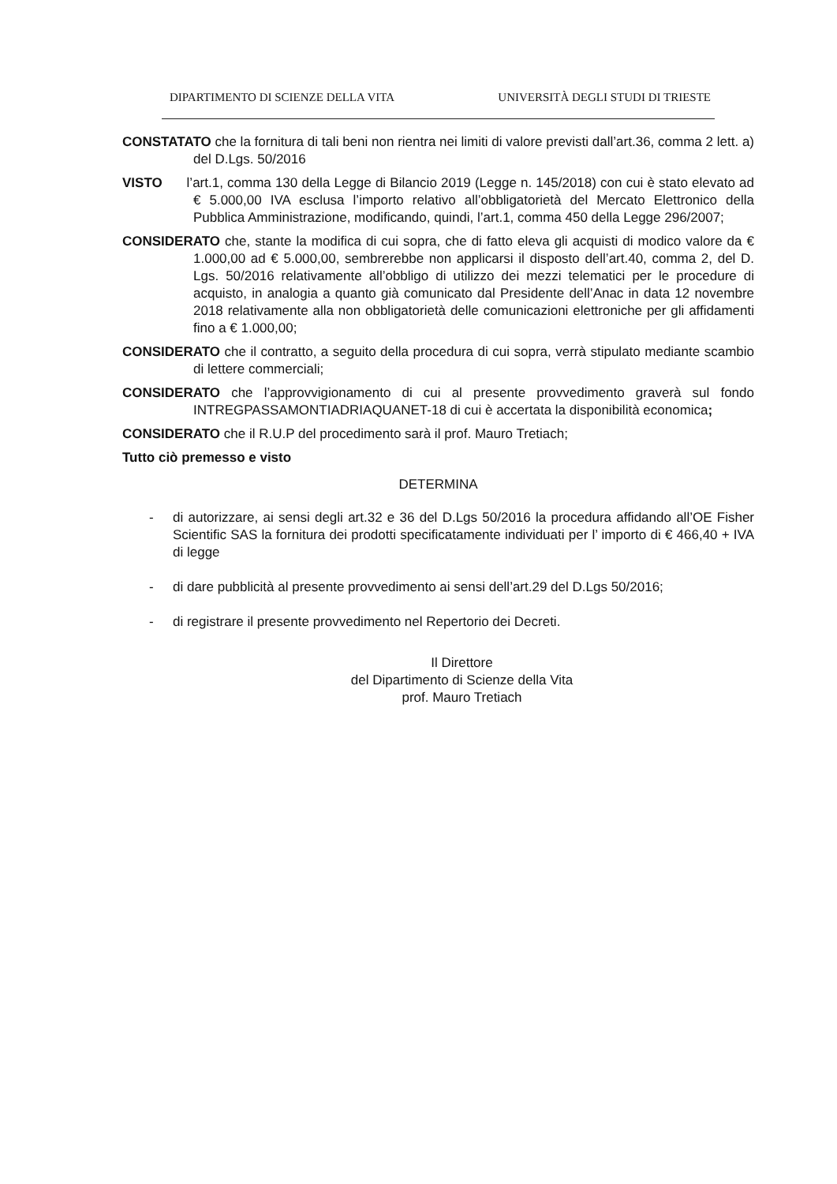DIPARTIMENTO DI SCIENZE DELLA VITA UNIVERSITÀ DEGLI STUDI DI TRIESTE
CONSTATATO che la fornitura di tali beni non rientra nei limiti di valore previsti dall’art.36, comma 2 lett. a) del D.Lgs. 50/2016
VISTO l’art.1, comma 130 della Legge di Bilancio 2019 (Legge n. 145/2018) con cui è stato elevato ad € 5.000,00 IVA esclusa l’importo relativo all’obbligatorietà del Mercato Elettronico della Pubblica Amministrazione, modificando, quindi, l’art.1, comma 450 della Legge 296/2007;
CONSIDERATO che, stante la modifica di cui sopra, che di fatto eleva gli acquisti di modico valore da € 1.000,00 ad € 5.000,00, sembrerebbe non applicarsi il disposto dell’art.40, comma 2, del D. Lgs. 50/2016 relativamente all’obbligo di utilizzo dei mezzi telematici per le procedure di acquisto, in analogia a quanto già comunicato dal Presidente dell’Anac in data 12 novembre 2018 relativamente alla non obbligatorietà delle comunicazioni elettroniche per gli affidamenti fino a € 1.000,00;
CONSIDERATO che il contratto, a seguito della procedura di cui sopra, verrà stipulato mediante scambio di lettere commerciali;
CONSIDERATO che l’approvvigionamento di cui al presente provvedimento graverà sul fondo INTREGPASSAMONTIADRIAQUANET-18 di cui è accertata la disponibilità economica;
CONSIDERATO che il R.U.P del procedimento sarà il prof. Mauro Tretiach;
Tutto ciò premesso e visto
DETERMINA
- di autorizzare, ai sensi degli art.32 e 36 del D.Lgs 50/2016 la procedura affidando all’OE Fisher Scientific SAS la fornitura dei prodotti specificatamente individuati per l’ importo di € 466,40 + IVA di legge
- di dare pubblicità al presente provvedimento ai sensi dell’art.29 del D.Lgs 50/2016;
- di registrare il presente provvedimento nel Repertorio dei Decreti.
Il Direttore
del Dipartimento di Scienze della Vita
prof. Mauro Tretiach